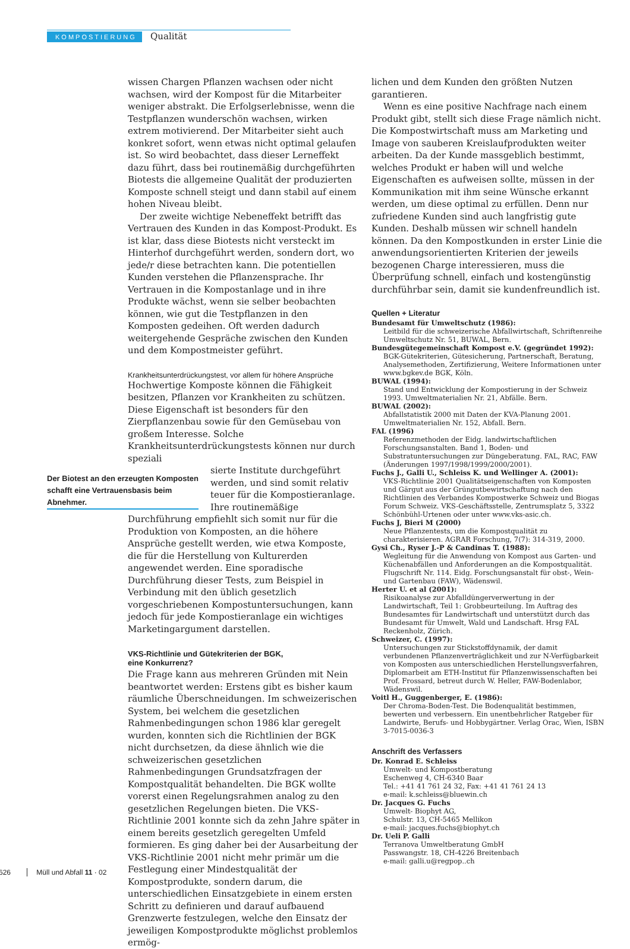KOMPOSTIERUNG Qualität
wissen Chargen Pflanzen wachsen oder nicht wachsen, wird der Kompost für die Mitarbeiter weniger abstrakt. Die Erfolgserlebnisse, wenn die Testpflanzen wunderschön wachsen, wirken extrem motivierend. Der Mitarbeiter sieht auch konkret sofort, wenn etwas nicht optimal gelaufen ist. So wird beobachtet, dass dieser Lerneffekt dazu führt, dass bei routinemäßig durchgeführten Biotests die allgemeine Qualität der produzierten Komposte schnell steigt und dann stabil auf einem hohen Niveau bleibt.
Der zweite wichtige Nebeneffekt betrifft das Vertrauen des Kunden in das Kompost-Produkt. Es ist klar, dass diese Biotests nicht versteckt im Hinterhof durchgeführt werden, sondern dort, wo jede/r diese betrachten kann. Die potentiellen Kunden verstehen die Pflanzensprache. Ihr Vertrauen in die Kompostanlage und in ihre Produkte wächst, wenn sie selber beobachten können, wie gut die Testpflanzen in den Komposten gedeihen. Oft werden dadurch weitergehende Gespräche zwischen den Kunden und dem Kompostmeister geführt.
Krankheitsunterdrückungstest, vor allem für höhere Ansprüche
Hochwertige Komposte können die Fähigkeit besitzen, Pflanzen vor Krankheiten zu schützen. Diese Eigenschaft ist besonders für den Zierpflanzenbau sowie für den Gemüsebau von großem Interesse. Solche Krankheitsunterdrückungstests können nur durch speziali
Der Biotest an den erzeugten Komposten schafft eine Vertrauensbasis beim Abnehmer.
sierte Institute durchgeführt werden, und sind somit relativ teuer für die Kompostieranlage. Ihre routinemäßige Durchführung empfiehlt sich somit nur für die Produktion von Komposten, an die höhere Ansprüche gestellt werden, wie etwa Komposte, die für die Herstellung von Kulturerden angewendet werden. Eine sporadische Durchführung dieser Tests, zum Beispiel in Verbindung mit den üblich gesetzlich vorgeschriebenen Kompostuntersuchungen, kann jedoch für jede Kompostieranlage ein wichtiges Marketingargument darstellen.
VKS-Richtlinie und Gütekriterien der BGK,
eine Konkurrenz?
Die Frage kann aus mehreren Gründen mit Nein beantwortet werden: Erstens gibt es bisher kaum räumliche Überschneidungen. Im schweizerischen System, bei welchem die gesetzlichen Rahmenbedingungen schon 1986 klar geregelt wurden, konnten sich die Richtlinien der BGK nicht durchsetzen, da diese ähnlich wie die schweizerischen gesetzlichen Rahmenbedingungen Grundsatzfragen der Kompostqualität behandelten. Die BGK wollte vorerst einen Regelungsrahmen analog zu den gesetzlichen Regelungen bieten. Die VKS-Richtlinie 2001 konnte sich da zehn Jahre später in einem bereits gesetzlich geregelten Umfeld formieren. Es ging daher bei der Ausarbeitung der VKS-Richtlinie 2001 nicht mehr primär um die Festlegung einer Mindestqualität der Kompostprodukte, sondern darum, die unterschiedlichen Einsatzgebiete in einem ersten Schritt zu definieren und darauf aufbauend Grenzwerte festzulegen, welche den Einsatz der jeweiligen Kompostprodukte möglichst problemlos ermög-
lichen und dem Kunden den größten Nutzen garantieren.
Wenn es eine positive Nachfrage nach einem Produkt gibt, stellt sich diese Frage nämlich nicht. Die Kompostwirtschaft muss am Marketing und Image von sauberen Kreislaufprodukten weiter arbeiten. Da der Kunde massgeblich bestimmt, welches Produkt er haben will und welche Eigenschaften es aufweisen sollte, müssen in der Kommunikation mit ihm seine Wünsche erkannt werden, um diese optimal zu erfüllen. Denn nur zufriedene Kunden sind auch langfristig gute Kunden. Deshalb müssen wir schnell handeln können. Da den Kompostkunden in erster Linie die anwendungsorientierten Kriterien der jeweils bezogenen Charge interessieren, muss die Überprüfung schnell, einfach und kostengünstig durchführbar sein, damit sie kundenfreundlich ist.
Quellen + Literatur
Bundesamt für Umweltschutz (1986):
Leitbild für die schweizerische Abfallwirtschaft, Schriftenreihe Umweltschutz Nr. 51, BUWAL, Bern.
Bundesgütegemeinschaft Kompost e.V. (gegründet 1992):
BGK-Gütekriterien, Gütesicherung, Partnerschaft, Beratung, Analysemethoden, Zertifizierung, Weitere Informationen unter www.bgkev.de BGK, Köln.
BUWAL (1994):
Stand und Entwicklung der Kompostierung in der Schweiz 1993. Umweltmaterialien Nr. 21, Abfälle. Bern.
BUWAL (2002):
Abfallstatistik 2000 mit Daten der KVA-Planung 2001. Umweltmaterialien Nr. 152, Abfall. Bern.
FAL (1996)
Referenzmethoden der Eidg. landwirtschaftlichen Forschungsanstalten. Band 1, Boden- und Substratuntersuchungen zur Düngeberatung. FAL, RAC, FAW (Änderungen 1997/1998/1999/2000/2001).
Fuchs J., Galli U., Schleiss K. und Wellinger A. (2001):
VKS-Richtlinie 2001 Qualitätseigenschaften von Komposten und Gärgut aus der Grüngutbewirtschaftung nach den Richtlinien des Verbandes Kompostwerke Schweiz und Biogas Forum Schweiz. VKS-Geschäftsstelle, Zentrumsplatz 5, 3322 Schönbühl-Urtenen oder unter www.vks-asic.ch.
Fuchs J, Bieri M (2000)
Neue Pflanzentests, um die Kompostqualität zu charakterisieren. AGRAR Forschung, 7(7): 314-319, 2000.
Gysi Ch., Ryser J.-P & Candinas T. (1988):
Wegleitung für die Anwendung von Kompost aus Garten- und Küchenabfällen und Anforderungen an die Kompostqualität. Flugschrift Nr. 114. Eidg. Forschungsanstalt für obst-, Wein- und Gartenbau (FAW), Wädenswil.
Herter U. et al (2001):
Risikoanalyse zur Abfalldüngerverwertung in der Landwirtschaft, Teil 1: Grobbeurteilung. Im Auftrag des Bundesamtes für Landwirtschaft und unterstützt durch das Bundesamt für Umwelt, Wald und Landschaft. Hrsg FAL Reckenholz, Zürich.
Schweizer, C. (1997):
Untersuchungen zur Stickstoffdynamik, der damit verbundenen Pflanzenverträglichkeit und zur N-Verfügbarkeit von Komposten aus unterschiedlichen Herstellungsverfahren, Diplomarbeit am ETH-Institut für Pflanzenwissenschaften bei Prof. Frossard, betreut durch W. Heller, FAW-Bodenlabor, Wädenswil.
Voitl H., Guggenberger, E. (1986):
Der Chroma-Boden-Test. Die Bodenqualität bestimmen, bewerten und verbessern. Ein unentbehrlicher Ratgeber für Landwirte, Berufs- und Hobbygärtner. Verlag Orac, Wien, ISBN 3-7015-0036-3
Anschrift des Verfassers
Dr. Konrad E. Schleiss
Umwelt- und Kompostberatung
Eschenweg 4, CH-6340 Baar
Tel.: +41 41 761 24 32, Fax: +41 41 761 24 13
e-mail: k.schleiss@bluewin.ch
Dr. Jacques G. Fuchs
Umwelt- Biophyt AG,
Schulstr. 13, CH-5465 Mellikon
e-mail: jacques.fuchs@biophyt.ch
Dr. Ueli P. Galli
Terranova Umweltberatung GmbH
Passwangstr. 18, CH-4226 Breitenbach
e-mail: galli.u@regpop..ch
626 Müll und Abfall 11 · 02